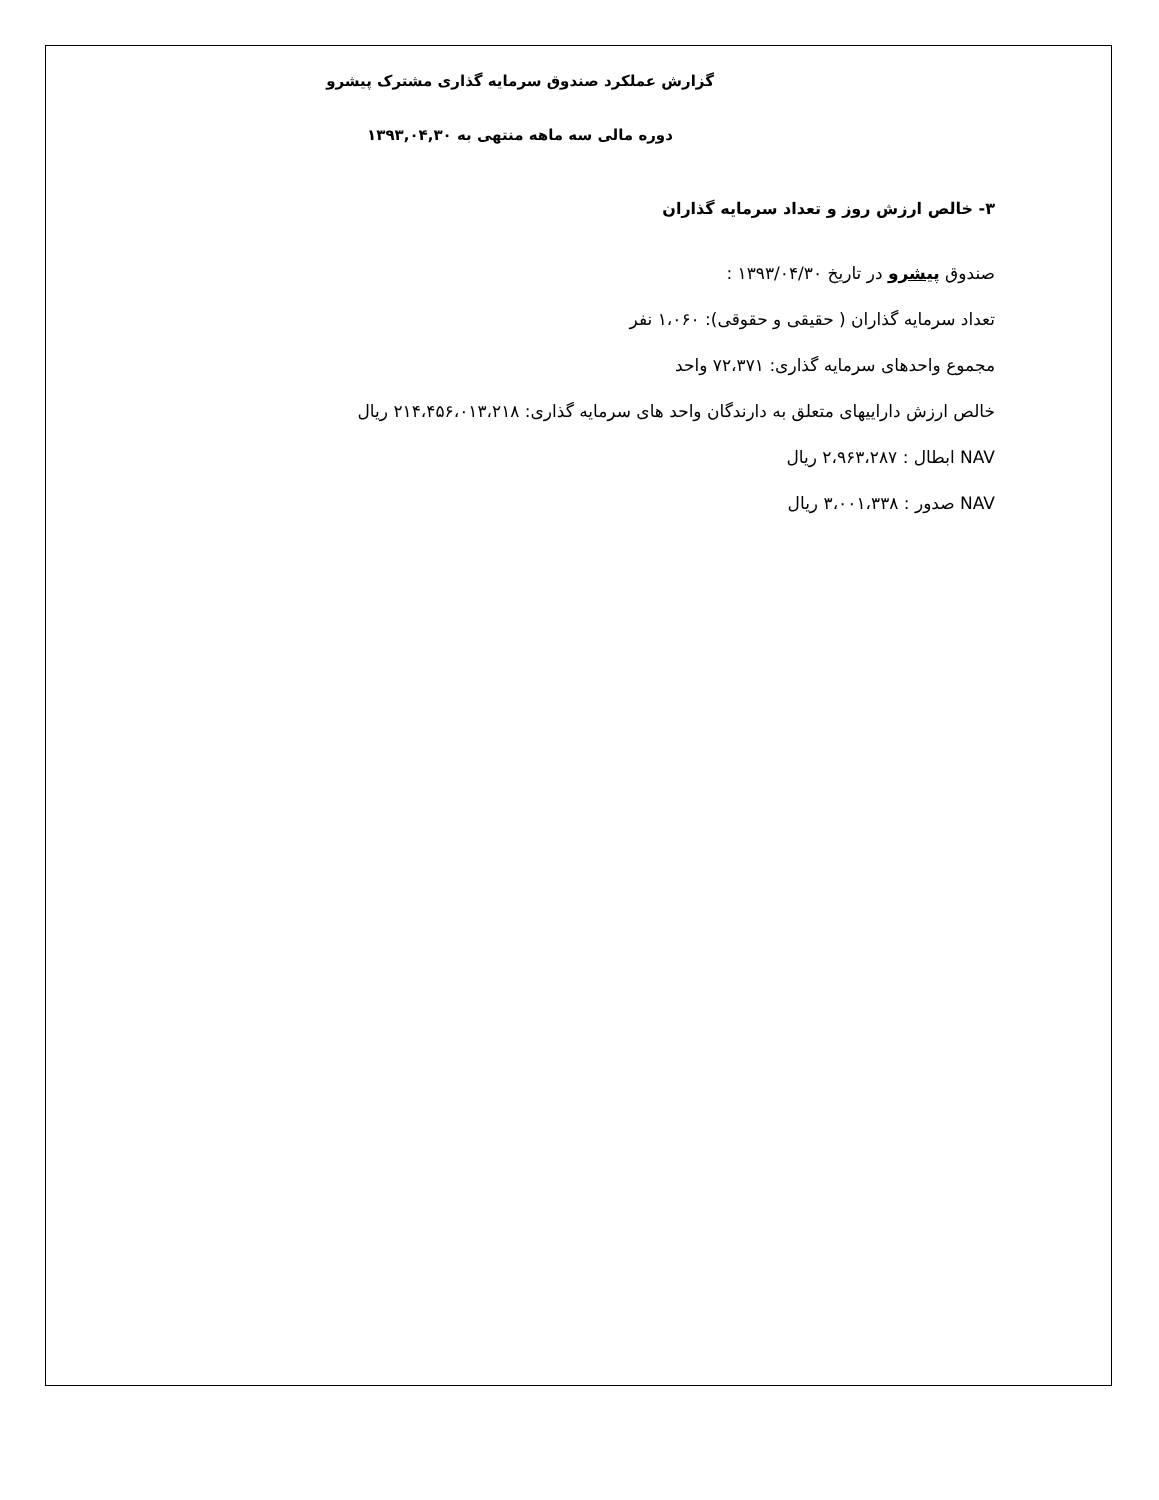گزارش عملکرد صندوق سرمایه گذاری مشترک پیشرو
دوره مالی سه ماهه منتهی به ۱۳۹۳,۰۴,۳۰
۳- خالص ارزش روز و تعداد سرمایه گذاران
صندوق پیشرو در تاریخ ۱۳۹۳/۰۴/۳۰ :
تعداد سرمایه گذاران ( حقیقی و حقوقی): ۱،۰۶۰ نفر
مجموع واحدهای سرمایه گذاری: ۷۲،۳۷۱ واحد
خالص ارزش داراییهای متعلق به دارندگان واحد های سرمایه گذاری: ۲۱۴،۴۵۶،۰۱۳،۲۱۸ ریال
NAV ابطال : ۲،۹۶۳،۲۸۷ ریال
NAV صدور : ۳،۰۰۱،۳۳۸ ریال